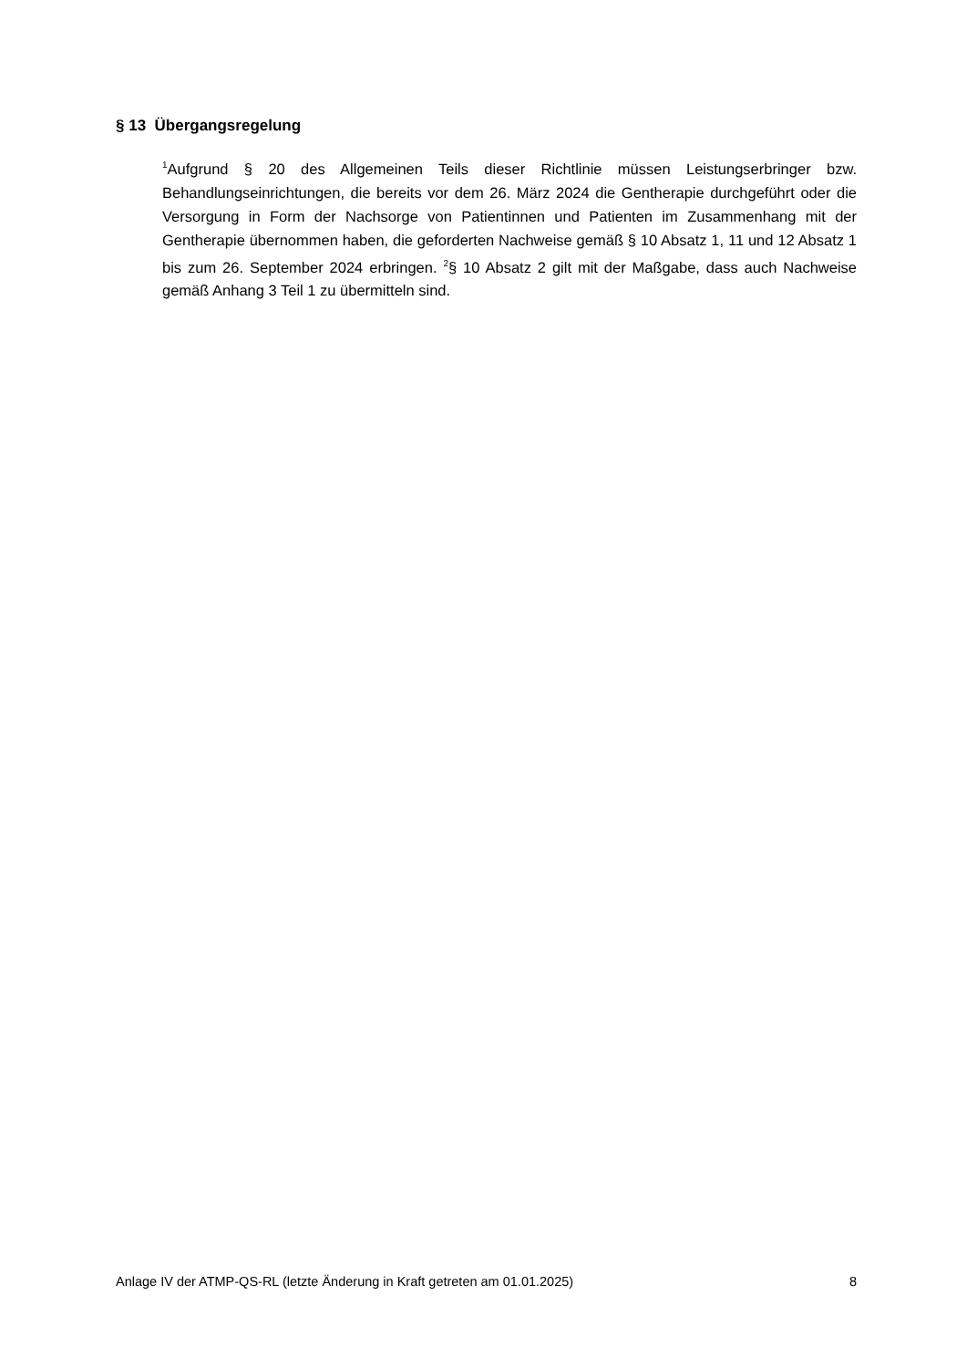§ 13 Übergangsregelung
<sup>1</sup> Aufgrund § 20 des Allgemeinen Teils dieser Richtlinie müssen Leistungserbringer bzw. Behandlungseinrichtungen, die bereits vor dem 26. März 2024 die Gentherapie durchgeführt oder die Versorgung in Form der Nachsorge von Patientinnen und Patienten im Zusammenhang mit der Gentherapie übernommen haben, die geforderten Nachweise gemäß § 10 Absatz 1, 11 und 12 Absatz 1 bis zum 26. September 2024 erbringen. <sup>2</sup>§ 10 Absatz 2 gilt mit der Maßgabe, dass auch Nachweise gemäß Anhang 3 Teil 1 zu übermitteln sind.
Anlage IV der ATMP-QS-RL (letzte Änderung in Kraft getreten am 01.01.2025) 8